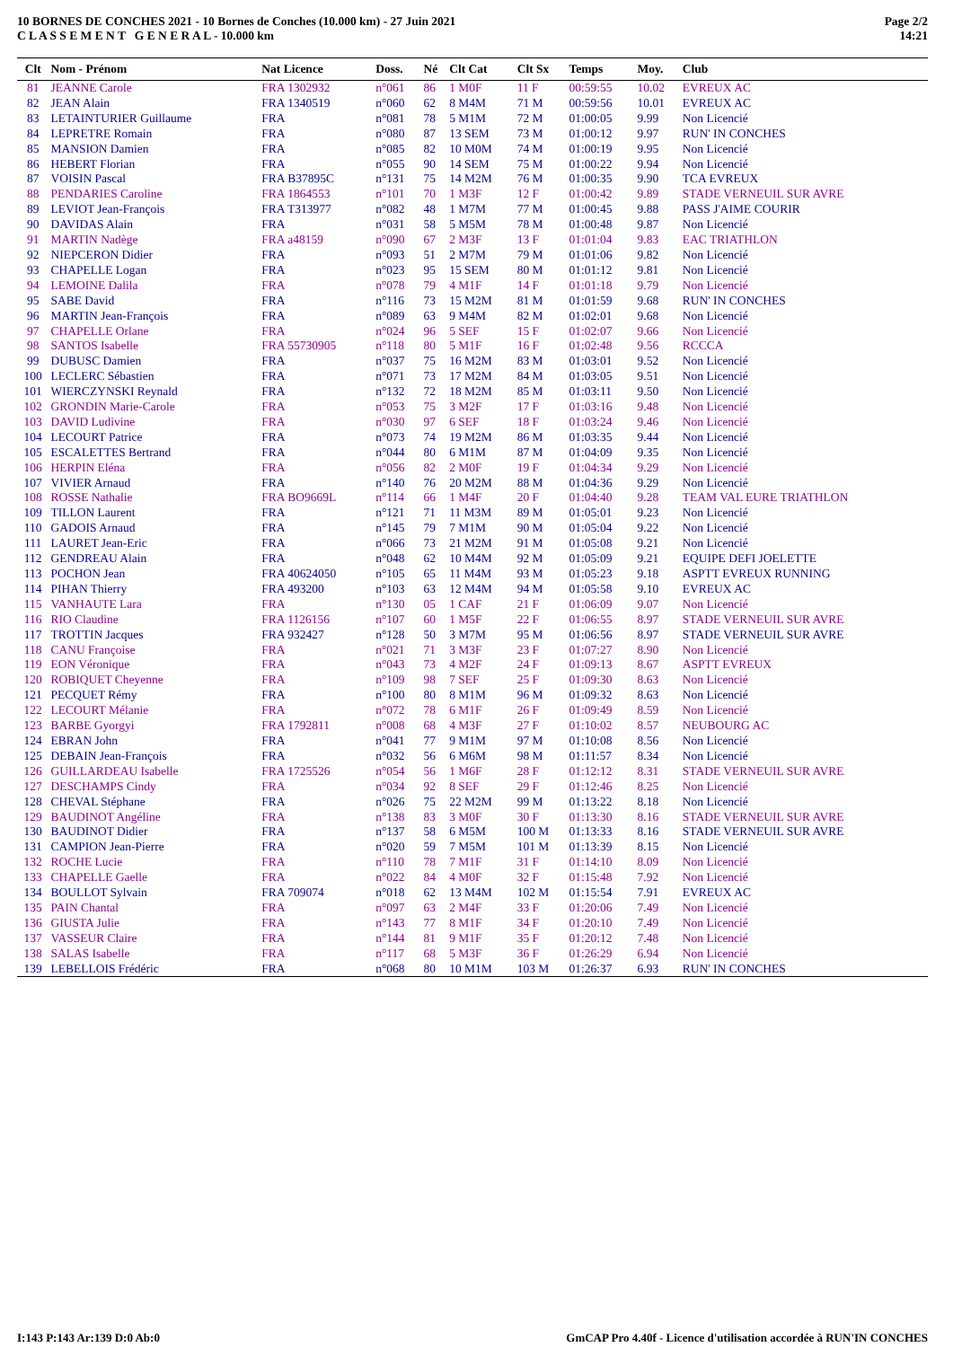10 BORNES DE CONCHES 2021 - 10 Bornes de Conches (10.000 km) - 27 Juin 2021
C L A S S E M E N T G E N E R A L - 10.000 km
Page 2/2
14:21
| Clt | Nom - Prénom | Nat Licence | Doss. | Né | Clt Cat | Clt Sx | Temps | Moy. | Club |
| --- | --- | --- | --- | --- | --- | --- | --- | --- | --- |
| 81 | JEANNE Carole | FRA 1302932 | n°061 | 86 | 1 M0F | 11 F | 00:59:55 | 10.02 | EVREUX AC |
| 82 | JEAN Alain | FRA 1340519 | n°060 | 62 | 8 M4M | 71 M | 00:59:56 | 10.01 | EVREUX AC |
| 83 | LETAINTURIER Guillaume | FRA | n°081 | 78 | 5 M1M | 72 M | 01:00:05 | 9.99 | Non Licencié |
| 84 | LEPRETRE Romain | FRA | n°080 | 87 | 13 SEM | 73 M | 01:00:12 | 9.97 | RUN' IN CONCHES |
| 85 | MANSION Damien | FRA | n°085 | 82 | 10 M0M | 74 M | 01:00:19 | 9.95 | Non Licencié |
| 86 | HEBERT Florian | FRA | n°055 | 90 | 14 SEM | 75 M | 01:00:22 | 9.94 | Non Licencié |
| 87 | VOISIN Pascal | FRA B37895C | n°131 | 75 | 14 M2M | 76 M | 01:00:35 | 9.90 | TCA EVREUX |
| 88 | PENDARIES Caroline | FRA 1864553 | n°101 | 70 | 1 M3F | 12 F | 01:00:42 | 9.89 | STADE VERNEUIL SUR AVRE |
| 89 | LEVIOT Jean-François | FRA T313977 | n°082 | 48 | 1 M7M | 77 M | 01:00:45 | 9.88 | PASS J'AIME COURIR |
| 90 | DAVIDAS Alain | FRA | n°031 | 58 | 5 M5M | 78 M | 01:00:48 | 9.87 | Non Licencié |
| 91 | MARTIN Nadège | FRA a48159 | n°090 | 67 | 2 M3F | 13 F | 01:01:04 | 9.83 | EAC TRIATHLON |
| 92 | NIEPCERON Didier | FRA | n°093 | 51 | 2 M7M | 79 M | 01:01:06 | 9.82 | Non Licencié |
| 93 | CHAPELLE Logan | FRA | n°023 | 95 | 15 SEM | 80 M | 01:01:12 | 9.81 | Non Licencié |
| 94 | LEMOINE Dalila | FRA | n°078 | 79 | 4 M1F | 14 F | 01:01:18 | 9.79 | Non Licencié |
| 95 | SABE David | FRA | n°116 | 73 | 15 M2M | 81 M | 01:01:59 | 9.68 | RUN' IN CONCHES |
| 96 | MARTIN Jean-François | FRA | n°089 | 63 | 9 M4M | 82 M | 01:02:01 | 9.68 | Non Licencié |
| 97 | CHAPELLE Orlane | FRA | n°024 | 96 | 5 SEF | 15 F | 01:02:07 | 9.66 | Non Licencié |
| 98 | SANTOS Isabelle | FRA 55730905 | n°118 | 80 | 5 M1F | 16 F | 01:02:48 | 9.56 | RCCCA |
| 99 | DUBUSC Damien | FRA | n°037 | 75 | 16 M2M | 83 M | 01:03:01 | 9.52 | Non Licencié |
| 100 | LECLERC Sébastien | FRA | n°071 | 73 | 17 M2M | 84 M | 01:03:05 | 9.51 | Non Licencié |
| 101 | WIERCZYNSKI Reynald | FRA | n°132 | 72 | 18 M2M | 85 M | 01:03:11 | 9.50 | Non Licencié |
| 102 | GRONDIN Marie-Carole | FRA | n°053 | 75 | 3 M2F | 17 F | 01:03:16 | 9.48 | Non Licencié |
| 103 | DAVID Ludivine | FRA | n°030 | 97 | 6 SEF | 18 F | 01:03:24 | 9.46 | Non Licencié |
| 104 | LECOURT Patrice | FRA | n°073 | 74 | 19 M2M | 86 M | 01:03:35 | 9.44 | Non Licencié |
| 105 | ESCALETTES Bertrand | FRA | n°044 | 80 | 6 M1M | 87 M | 01:04:09 | 9.35 | Non Licencié |
| 106 | HERPIN Eléna | FRA | n°056 | 82 | 2 M0F | 19 F | 01:04:34 | 9.29 | Non Licencié |
| 107 | VIVIER Arnaud | FRA | n°140 | 76 | 20 M2M | 88 M | 01:04:36 | 9.29 | Non Licencié |
| 108 | ROSSE Nathalie | FRA BO9669L | n°114 | 66 | 1 M4F | 20 F | 01:04:40 | 9.28 | TEAM VAL EURE TRIATHLON |
| 109 | TILLON Laurent | FRA | n°121 | 71 | 11 M3M | 89 M | 01:05:01 | 9.23 | Non Licencié |
| 110 | GADOIS Arnaud | FRA | n°145 | 79 | 7 M1M | 90 M | 01:05:04 | 9.22 | Non Licencié |
| 111 | LAURET Jean-Eric | FRA | n°066 | 73 | 21 M2M | 91 M | 01:05:08 | 9.21 | Non Licencié |
| 112 | GENDREAU Alain | FRA | n°048 | 62 | 10 M4M | 92 M | 01:05:09 | 9.21 | EQUIPE DEFI JOELETTE |
| 113 | POCHON Jean | FRA 40624050 | n°105 | 65 | 11 M4M | 93 M | 01:05:23 | 9.18 | ASPTT EVREUX RUNNING |
| 114 | PIHAN Thierry | FRA 493200 | n°103 | 63 | 12 M4M | 94 M | 01:05:58 | 9.10 | EVREUX AC |
| 115 | VANHAUTE Lara | FRA | n°130 | 05 | 1 CAF | 21 F | 01:06:09 | 9.07 | Non Licencié |
| 116 | RIO Claudine | FRA 1126156 | n°107 | 60 | 1 M5F | 22 F | 01:06:55 | 8.97 | STADE VERNEUIL SUR AVRE |
| 117 | TROTTIN Jacques | FRA 932427 | n°128 | 50 | 3 M7M | 95 M | 01:06:56 | 8.97 | STADE VERNEUIL SUR AVRE |
| 118 | CANU Françoise | FRA | n°021 | 71 | 3 M3F | 23 F | 01:07:27 | 8.90 | Non Licencié |
| 119 | EON Véronique | FRA | n°043 | 73 | 4 M2F | 24 F | 01:09:13 | 8.67 | ASPTT EVREUX |
| 120 | ROBIQUET Cheyenne | FRA | n°109 | 98 | 7 SEF | 25 F | 01:09:30 | 8.63 | Non Licencié |
| 121 | PECQUET Rémy | FRA | n°100 | 80 | 8 M1M | 96 M | 01:09:32 | 8.63 | Non Licencié |
| 122 | LECOURT Mélanie | FRA | n°072 | 78 | 6 M1F | 26 F | 01:09:49 | 8.59 | Non Licencié |
| 123 | BARBE Gyorgyi | FRA 1792811 | n°008 | 68 | 4 M3F | 27 F | 01:10:02 | 8.57 | NEUBOURG AC |
| 124 | EBRAN John | FRA | n°041 | 77 | 9 M1M | 97 M | 01:10:08 | 8.56 | Non Licencié |
| 125 | DEBAIN Jean-François | FRA | n°032 | 56 | 6 M6M | 98 M | 01:11:57 | 8.34 | Non Licencié |
| 126 | GUILLARDEAU Isabelle | FRA 1725526 | n°054 | 56 | 1 M6F | 28 F | 01:12:12 | 8.31 | STADE VERNEUIL SUR AVRE |
| 127 | DESCHAMPS Cindy | FRA | n°034 | 92 | 8 SEF | 29 F | 01:12:46 | 8.25 | Non Licencié |
| 128 | CHEVAL Stéphane | FRA | n°026 | 75 | 22 M2M | 99 M | 01:13:22 | 8.18 | Non Licencié |
| 129 | BAUDINOT Angéline | FRA | n°138 | 83 | 3 M0F | 30 F | 01:13:30 | 8.16 | STADE VERNEUIL SUR AVRE |
| 130 | BAUDINOT Didier | FRA | n°137 | 58 | 6 M5M | 100 M | 01:13:33 | 8.16 | STADE VERNEUIL SUR AVRE |
| 131 | CAMPION Jean-Pierre | FRA | n°020 | 59 | 7 M5M | 101 M | 01:13:39 | 8.15 | Non Licencié |
| 132 | ROCHE Lucie | FRA | n°110 | 78 | 7 M1F | 31 F | 01:14:10 | 8.09 | Non Licencié |
| 133 | CHAPELLE Gaelle | FRA | n°022 | 84 | 4 M0F | 32 F | 01:15:48 | 7.92 | Non Licencié |
| 134 | BOULLOT Sylvain | FRA 709074 | n°018 | 62 | 13 M4M | 102 M | 01:15:54 | 7.91 | EVREUX AC |
| 135 | PAIN Chantal | FRA | n°097 | 63 | 2 M4F | 33 F | 01:20:06 | 7.49 | Non Licencié |
| 136 | GIUSTA Julie | FRA | n°143 | 77 | 8 M1F | 34 F | 01:20:10 | 7.49 | Non Licencié |
| 137 | VASSEUR Claire | FRA | n°144 | 81 | 9 M1F | 35 F | 01:20:12 | 7.48 | Non Licencié |
| 138 | SALAS Isabelle | FRA | n°117 | 68 | 5 M3F | 36 F | 01:26:29 | 6.94 | Non Licencié |
| 139 | LEBELLOIS Frédéric | FRA | n°068 | 80 | 10 M1M | 103 M | 01:26:37 | 6.93 | RUN' IN CONCHES |
I:143 P:143 Ar:139 D:0 Ab:0 GmCAP Pro 4.40f - Licence d'utilisation accordée à RUN'IN CONCHES